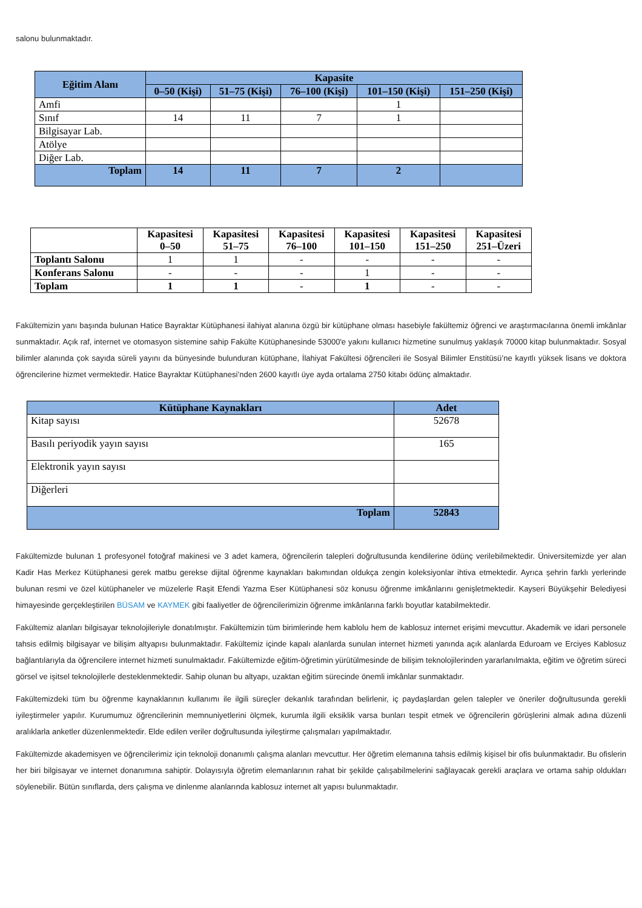salonu bulunmaktadır.
| Eğitim Alanı | Kapasite | | | | |
| --- | --- | --- | --- | --- | --- |
| | 0–50 (Kişi) | 51–75 (Kişi) | 76–100 (Kişi) | 101–150 (Kişi) | 151–250 (Kişi) |
| Amfi | | | | 1 | |
| Sınıf | 14 | 11 | 7 | 1 | |
| Bilgisayar Lab. | | | | | |
| Atölye | | | | | |
| Diğer Lab. | | | | | |
| Toplam | 14 | 11 | 7 | 2 | |
| | Kapasitesi 0–50 | Kapasitesi 51–75 | Kapasitesi 76–100 | Kapasitesi 101–150 | Kapasitesi 151–250 | Kapasitesi 251–Üzeri |
| --- | --- | --- | --- | --- | --- | --- |
| Toplantı Salonu | 1 | 1 | - | - | - | - |
| Konferans Salonu | - | - | - | 1 | - | - |
| Toplam | 1 | 1 | - | 1 | - | - |
Fakültemizin yanı başında bulunan Hatice Bayraktar Kütüphanesi ilahiyat alanına özgü bir kütüphane olması hasebiyle fakültemiz öğrenci ve araştırmacılarına önemli imkânlar sunmaktadır. Açık raf, internet ve otomasyon sistemine sahip Fakülte Kütüphanesinde 53000'e yakını kullanıcı hizmetine sunulmuş yaklaşık 70000 kitap bulunmaktadır. Sosyal bilimler alanında çok sayıda süreli yayını da bünyesinde bulunduran kütüphane, İlahiyat Fakültesi öğrencileri ile Sosyal Bilimler Enstitüsü’ne kayıtlı yüksek lisans ve doktora öğrencilerine hizmet vermektedir. Hatice Bayraktar Kütüphanesi’nden 2600 kayıtlı üye ayda ortalama 2750 kitabı ödünç almaktadır.
| Kütüphane Kaynakları | Adet |
| --- | --- |
| Kitap sayısı | 52678 |
| Basılı periyodik yayın sayısı | 165 |
| Elektronik yayın sayısı | |
| Diğerleri | |
| Toplam | 52843 |
Fakültemizde bulunan 1 profesyonel fotoğraf makinesi ve 3 adet kamera, öğrencilerin talepleri doğrultusunda kendilerine ödünç verilebilmektedir. Üniversitemizde yer alan Kadir Has Merkez Kütüphanesi gerek matbu gerekse dijital öğrenme kaynakları bakımından oldukça zengin koleksiyonlar ihtiva etmektedir. Ayrıca şehrin farklı yerlerinde bulunan resmi ve özel kütüphaneler ve müzelerle Raşit Efendi Yazma Eser Kütüphanesi söz konusu öğrenme imkânlarını genişletmektedir. Kayseri Büyükşehir Belediyesi himayesinde gerçekleştirilen BÜSAM ve KAYMEK gibi faaliyetler de öğrencilerimizin öğrenme imkânlarına farklı boyutlar katabilmektedir.
Fakültemiz alanları bilgisayar teknolojileriyle donatılmıştır. Fakültemizin tüm birimlerinde hem kablolu hem de kablosuz internet erişimi mevcuttur. Akademik ve idari personele tahsis edilmiş bilgisayar ve bilişim altyapısı bulunmaktadır. Fakültemiz içinde kapalı alanlarda sunulan internet hizmeti yanında açık alanlarda Eduroam ve Erciyes Kablosuz bağlantılarıyla da öğrencilere internet hizmeti sunulmaktadır. Fakültemizde eğitim-öğretimin yürütülmesinde de bilişim teknolojilerinden yararlanılmakta, eğitim ve öğretim süreci görsel ve işitsel teknolojilerle desteklenmektedir. Sahip olunan bu altyapı, uzaktan eğitim sürecinde önemli imkânlar sunmaktadır.
Fakültemizdeki tüm bu öğrenme kaynaklarının kullanımı ile ilgili süreçler dekanlık tarafından belirlenir, iç paydaşlardan gelen talepler ve öneriler doğrultusunda gerekli iyileştirmeler yapılır. Kurumumuz öğrencilerinin memnuniyetlerini ölçmek, kurumla ilgili eksiklik varsa bunları tespit etmek ve öğrencilerin görüşlerini almak adına düzenli aralıklarla anketler düzenlenmektedir. Elde edilen veriler doğrultusunda iyileştirme çalışmaları yapılmaktadır.
Fakültemizde akademisyen ve öğrencilerimiz için teknoloji donanımlı çalışma alanları mevcuttur. Her öğretim elemanına tahsis edilmiş kişisel bir ofis bulunmaktadır. Bu ofislerin her biri bilgisayar ve internet donanımına sahiptir. Dolayısıyla öğretim elemanlarının rahat bir şekilde çalışabilmelerini sağlayacak gerekli araçlara ve ortama sahip oldukları söylenebilir. Bütün sınıflarda, ders çalışma ve dinlenme alanlarında kablosuz internet alt yapısı bulunmaktadır.